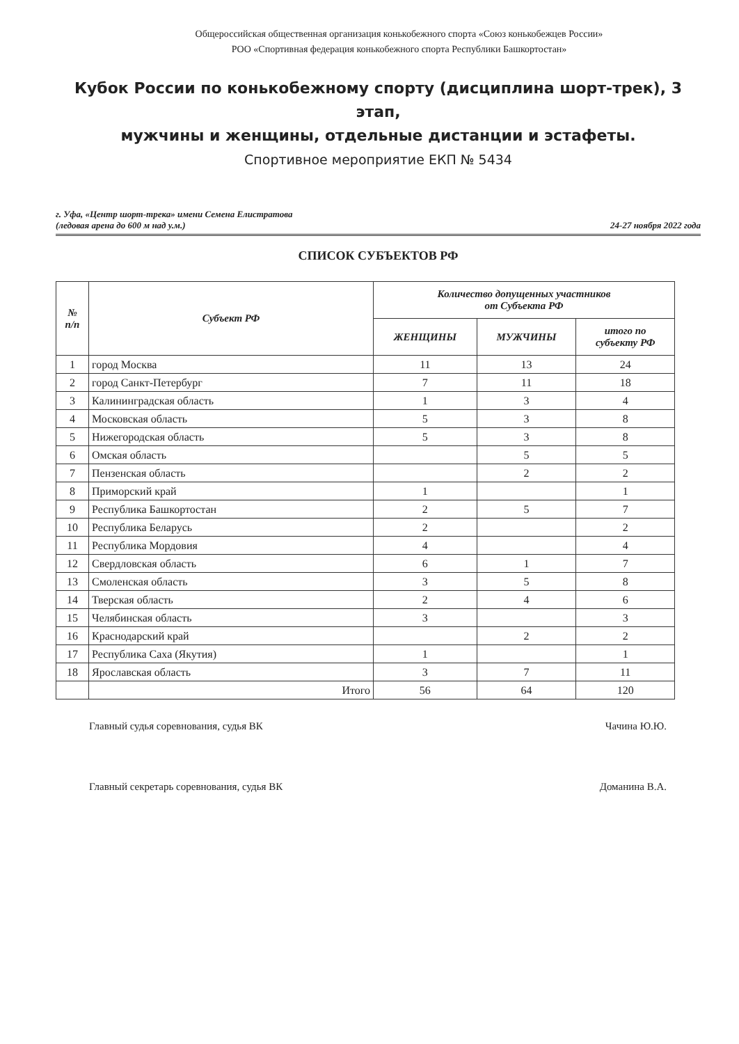Общероссийская общественная организация конькобежного спорта «Союз конькобежцев России»
РОО «Спортивная федерация конькобежного спорта Республики Башкортостан»
Кубок России по конькобежному спорту (дисциплина шорт-трек), 3 этап,
мужчины и женщины, отдельные дистанции и эстафеты.
Спортивное мероприятие ЕКП № 5434
г. Уфа, «Центр шорт-трека» имени Семена Елистратова
(ледовая арена до 600 м над у.м.) 24-27 ноября 2022 года
СПИСОК СУБЪЕКТОВ РФ
| № п/п | Субъект РФ | Количество допущенных участников от Субъекта РФ | | |
| --- | --- | --- | --- | --- |
| | | ЖЕНЩИНЫ | МУЖЧИНЫ | итого по субъекту РФ |
| 1 | город Москва | 11 | 13 | 24 |
| 2 | город Санкт-Петербург | 7 | 11 | 18 |
| 3 | Калининградская область | 1 | 3 | 4 |
| 4 | Московская область | 5 | 3 | 8 |
| 5 | Нижегородская область | 5 | 3 | 8 |
| 6 | Омская область | | 5 | 5 |
| 7 | Пензенская область | | 2 | 2 |
| 8 | Приморский край | 1 | | 1 |
| 9 | Республика Башкортостан | 2 | 5 | 7 |
| 10 | Республика Беларусь | 2 | | 2 |
| 11 | Республика Мордовия | 4 | | 4 |
| 12 | Свердловская область | 6 | 1 | 7 |
| 13 | Смоленская область | 3 | 5 | 8 |
| 14 | Тверская область | 2 | 4 | 6 |
| 15 | Челябинская область | 3 | | 3 |
| 16 | Краснодарский край | | 2 | 2 |
| 17 | Республика Саха (Якутия) | 1 | | 1 |
| 18 | Ярославская область | 3 | 7 | 11 |
| | Итого | 56 | 64 | 120 |
Главный судья соревнования, судья ВК Чачина Ю.Ю.
Главный секретарь соревнования, судья ВК Доманина В.А.